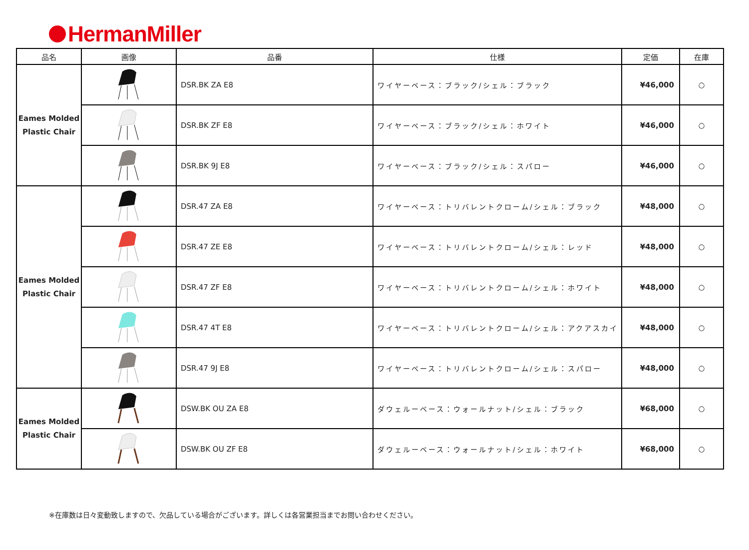HermanMiller
| 品名 | 画像 | 品番 | 仕様 | 定価 | 在庫 |
| --- | --- | --- | --- | --- | --- |
| Eames Molded Plastic Chair | | DSR.BK ZA E8 | ワイヤーベース：ブラック/シェル：ブラック | ¥46,000 | ○ |
| | | DSR.BK ZF E8 | ワイヤーベース：ブラック/シェル：ホワイト | ¥46,000 | ○ |
| | | DSR.BK 9J E8 | ワイヤーベース：ブラック/シェル：スパロー | ¥46,000 | ○ |
| Eames Molded Plastic Chair | | DSR.47 ZA E8 | ワイヤーベース：トリバレントクローム/シェル：ブラック | ¥48,000 | ○ |
| | | DSR.47 ZE E8 | ワイヤーベース：トリバレントクローム/シェル：レッド | ¥48,000 | ○ |
| | | DSR.47 ZF E8 | ワイヤーベース：トリバレントクローム/シェル：ホワイト | ¥48,000 | ○ |
| | | DSR.47 4T E8 | ワイヤーベース：トリバレントクローム/シェル：アクアスカイ | ¥48,000 | ○ |
| | | DSR.47 9J E8 | ワイヤーベース：トリバレントクローム/シェル：スパロー | ¥48,000 | ○ |
| Eames Molded Plastic Chair | | DSW.BK OU ZA E8 | ダウェルーベース：ウォールナット/シェル：ブラック | ¥68,000 | ○ |
| | | DSW.BK OU ZF E8 | ダウェルーベース：ウォールナット/シェル：ホワイト | ¥68,000 | ○ |
※在庫数は日々変動致しますので、欠品している場合がございます。詳しくは各営業担当までお問い合わせください。